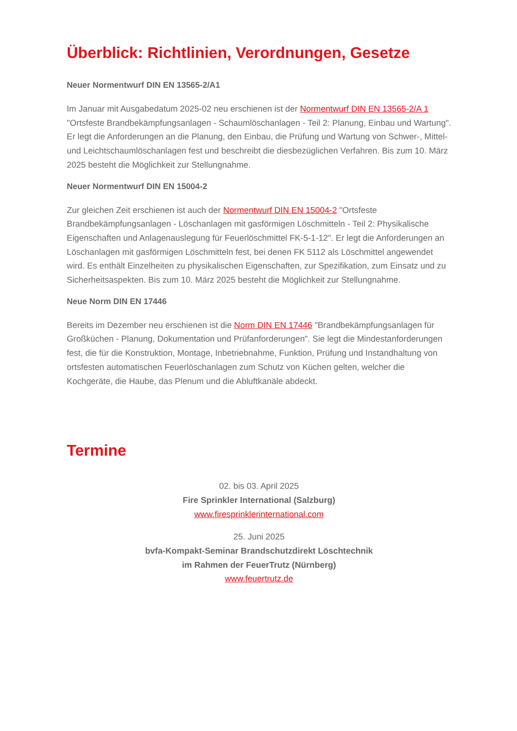Überblick: Richtlinien, Verordnungen, Gesetze
Neuer Normentwurf DIN EN 13565-2/A1
Im Januar mit Ausgabedatum 2025-02 neu erschienen ist der Normentwurf DIN EN 13565-2/A 1 "Ortsfeste Brandbekämpfungsanlagen - Schaumlöschanlagen - Teil 2: Planung, Einbau und Wartung". Er legt die Anforderungen an die Planung, den Einbau, die Prüfung und Wartung von Schwer-, Mittel- und Leichtschaumlöschanlagen fest und beschreibt die diesbezüglichen Verfahren. Bis zum 10. März 2025 besteht die Möglichkeit zur Stellungnahme.
Neuer Normentwurf DIN EN 15004-2
Zur gleichen Zeit erschienen ist auch der Normentwurf DIN EN 15004-2 "Ortsfeste Brandbekämpfungsanlagen - Löschanlagen mit gasförmigen Löschmitteln - Teil 2: Physikalische Eigenschaften und Anlagenauslegung für Feuerlöschmittel FK-5-1-12". Er legt die Anforderungen an Löschanlagen mit gasförmigen Löschmitteln fest, bei denen FK 5112 als Löschmittel angewendet wird. Es enthält Einzelheiten zu physikalischen Eigenschaften, zur Spezifikation, zum Einsatz und zu Sicherheitsaspekten. Bis zum 10. März 2025 besteht die Möglichkeit zur Stellungnahme.
Neue Norm DIN EN 17446
Bereits im Dezember neu erschienen ist die Norm DIN EN 17446 "Brandbekämpfungsanlagen für Großküchen - Planung, Dokumentation und Prüfanforderungen". Sie legt die Mindestanforderungen fest, die für die Konstruktion, Montage, Inbetriebnahme, Funktion, Prüfung und Instandhaltung von ortsfesten automatischen Feuerlöschanlagen zum Schutz von Küchen gelten, welcher die Kochgeräte, die Haube, das Plenum und die Abluftkanäle abdeckt.
Termine
02. bis 03. April 2025
Fire Sprinkler International (Salzburg)
www.firesprinklerinternational.com
25. Juni 2025
bvfa-Kompakt-Seminar Brandschutzdirekt Löschtechnik
im Rahmen der FeuerTrutz (Nürnberg)
www.feuertrutz.de